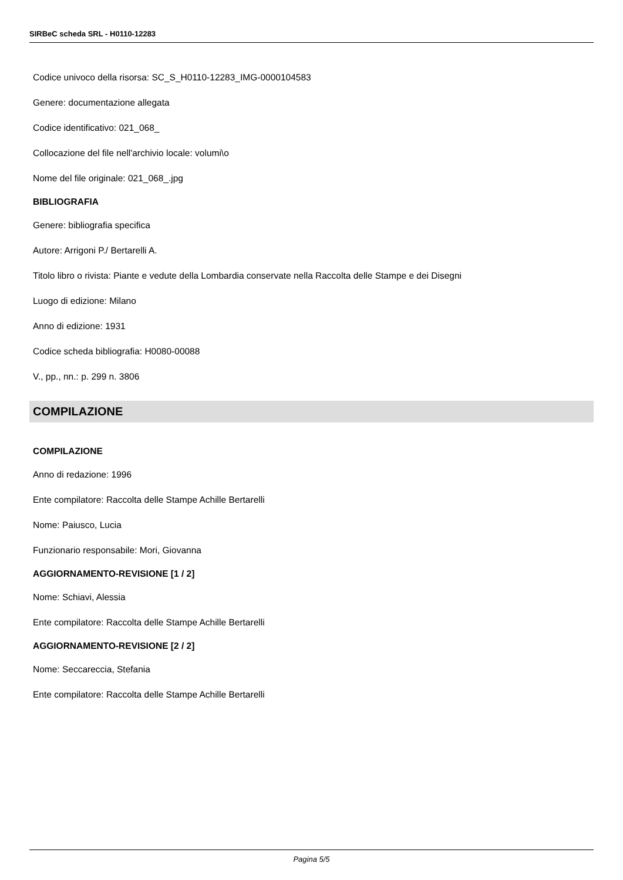SIRBeC scheda SRL - H0110-12283
Codice univoco della risorsa: SC_S_H0110-12283_IMG-0000104583
Genere: documentazione allegata
Codice identificativo: 021_068_
Collocazione del file nell'archivio locale: volumi\o
Nome del file originale: 021_068_.jpg
BIBLIOGRAFIA
Genere: bibliografia specifica
Autore: Arrigoni P./ Bertarelli A.
Titolo libro o rivista: Piante e vedute della Lombardia conservate nella Raccolta delle Stampe e dei Disegni
Luogo di edizione: Milano
Anno di edizione: 1931
Codice scheda bibliografia: H0080-00088
V., pp., nn.: p. 299 n. 3806
COMPILAZIONE
COMPILAZIONE
Anno di redazione: 1996
Ente compilatore: Raccolta delle Stampe Achille Bertarelli
Nome: Paiusco, Lucia
Funzionario responsabile: Mori, Giovanna
AGGIORNAMENTO-REVISIONE [1 / 2]
Nome: Schiavi, Alessia
Ente compilatore: Raccolta delle Stampe Achille Bertarelli
AGGIORNAMENTO-REVISIONE [2 / 2]
Nome: Seccareccia, Stefania
Ente compilatore: Raccolta delle Stampe Achille Bertarelli
Pagina 5/5